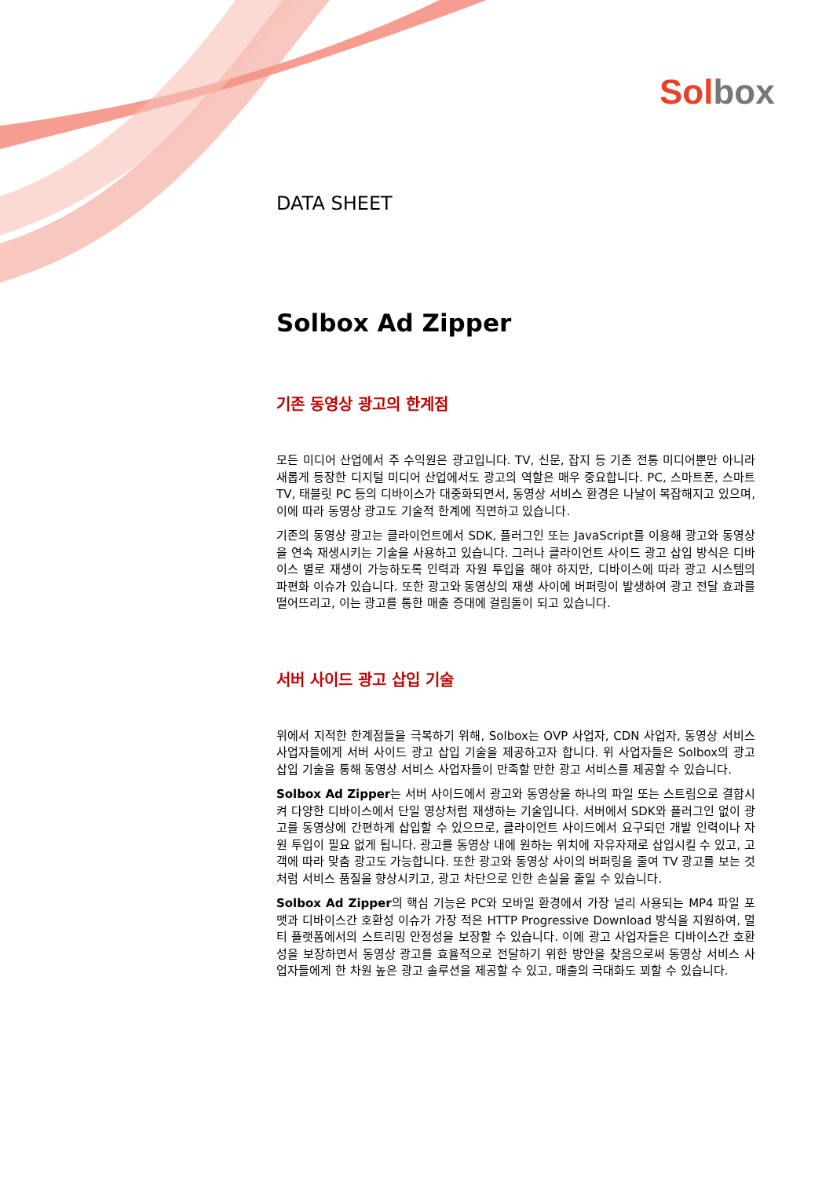Sol box
DATA SHEET
Solbox Ad Zipper
기존 동영상 광고의 한계점
모든 미디어 산업에서 주 수익원은 광고입니다. TV, 신문, 잡지 등 기존 전통 미디어뿐만 아니라 새롭게 등장한 디지털 미디어 산업에서도 광고의 역할은 매우 중요합니다. PC, 스마트폰, 스마트 TV, 태블릿 PC 등의 디바이스가 대중화되면서, 동영상 서비스 환경은 나날이 복잡해지고 있으며, 이에 따라 동영상 광고도 기술적 한계에 직면하고 있습니다.
기존의 동영상 광고는 클라이언트에서 SDK, 플러그인 또는 JavaScript를 이용해 광고와 동영상을 연속 재생시키는 기술을 사용하고 있습니다. 그러나 클라이언트 사이드 광고 삽입 방식은 디바이스 별로 재생이 가능하도록 인력과 자원 투입을 해야 하지만, 디바이스에 따라 광고 시스템의 파편화 이슈가 있습니다. 또한 광고와 동영상의 재생 사이에 버퍼링이 발생하여 광고 전달 효과를 떨어뜨리고, 이는 광고를 통한 매출 증대에 걸림돌이 되고 있습니다.
서버 사이드 광고 삽입 기술
위에서 지적한 한계점들을 극복하기 위해, Solbox는 OVP 사업자, CDN 사업자, 동영상 서비스 사업자들에게 서버 사이드 광고 삽입 기술을 제공하고자 합니다. 위 사업자들은 Solbox의 광고 삽입 기술을 통해 동영상 서비스 사업자들이 만족할 만한 광고 서비스를 제공할 수 있습니다.
Solbox Ad Zipper는 서버 사이드에서 광고와 동영상을 하나의 파일 또는 스트림으로 결합시켜 다양한 디바이스에서 단일 영상처럼 재생하는 기술입니다. 서버에서 SDK와 플러그인 없이 광고를 동영상에 간편하게 삽입할 수 있으므로, 클라이언트 사이드에서 요구되던 개발 인력이나 자원 투입이 필요 없게 됩니다. 광고를 동영상 내에 원하는 위치에 자유자재로 삽입시킬 수 있고, 고객에 따라 맞춤 광고도 가능합니다. 또한 광고와 동영상 사이의 버퍼링을 줄여 TV 광고를 보는 것처럼 서비스 품질을 향상시키고, 광고 차단으로 인한 손실을 줄일 수 있습니다.
Solbox Ad Zipper의 핵심 기능은 PC와 모바일 환경에서 가장 널리 사용되는 MP4 파일 포맷과 디바이스간 호환성 이슈가 가장 적은 HTTP Progressive Download 방식을 지원하여, 멀티 플랫폼에서의 스트리밍 안정성을 보장할 수 있습니다. 이에 광고 사업자들은 디바이스간 호환성을 보장하면서 동영상 광고를 효율적으로 전달하기 위한 방안을 찾음으로써 동영상 서비스 사업자들에게 한 차원 높은 광고 솔루션을 제공할 수 있고, 매출의 극대화도 꾀할 수 있습니다.